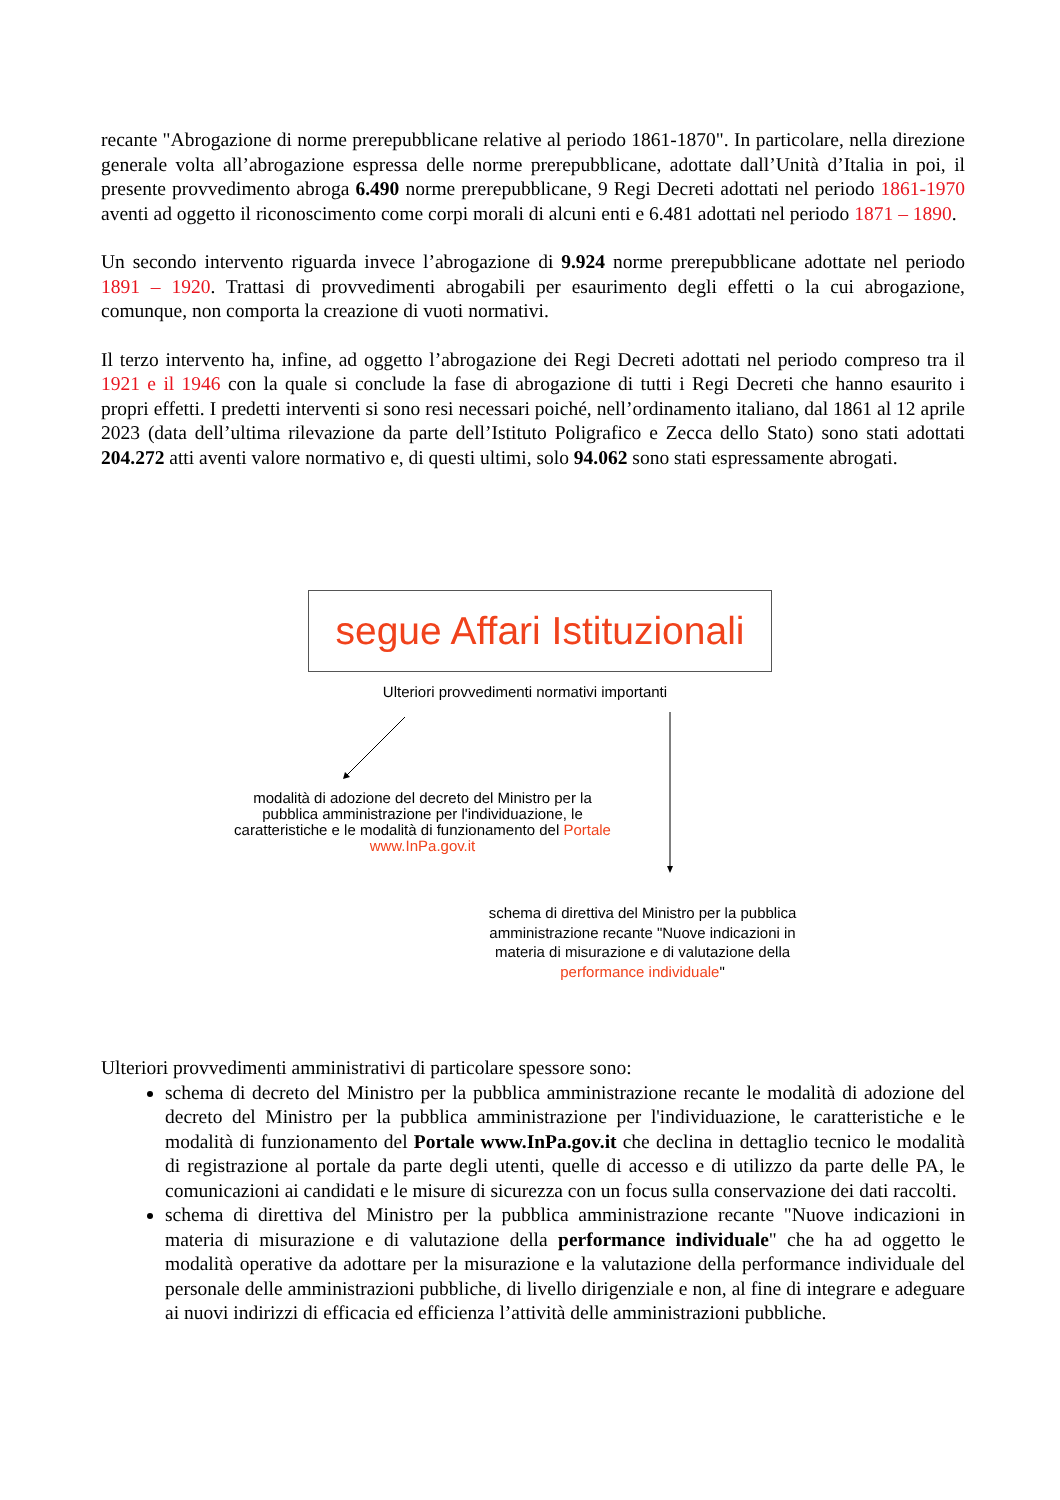recante "Abrogazione di norme prerepubblicane relative al periodo 1861-1870". In particolare, nella direzione generale volta all’abrogazione espressa delle norme prerepubblicane, adottate dall’Unità d’Italia in poi, il presente provvedimento abroga 6.490 norme prerepubblicane, 9 Regi Decreti adottati nel periodo 1861-1970 aventi ad oggetto il riconoscimento come corpi morali di alcuni enti e 6.481 adottati nel periodo 1871 – 1890.
Un secondo intervento riguarda invece l’abrogazione di 9.924 norme prerepubblicane adottate nel periodo 1891 – 1920. Trattasi di provvedimenti abrogabili per esaurimento degli effetti o la cui abrogazione, comunque, non comporta la creazione di vuoti normativi.
Il terzo intervento ha, infine, ad oggetto l’abrogazione dei Regi Decreti adottati nel periodo compreso tra il 1921 e il 1946 con la quale si conclude la fase di abrogazione di tutti i Regi Decreti che hanno esaurito i propri effetti. I predetti interventi si sono resi necessari poiché, nell’ordinamento italiano, dal 1861 al 12 aprile 2023 (data dell’ultima rilevazione da parte dell’Istituto Poligrafico e Zecca dello Stato) sono stati adottati 204.272 atti aventi valore normativo e, di questi ultimi, solo 94.062 sono stati espressamente abrogati.
segue Affari Istituzionali
Ulteriori provvedimenti normativi importanti
modalità di adozione del decreto del Ministro per la pubblica amministrazione per l'individuazione, le caratteristiche e le modalità di funzionamento del Portale www.InPa.gov.it
schema di direttiva del Ministro per la pubblica amministrazione recante "Nuove indicazioni in materia di misurazione e di valutazione della performance individuale"
Ulteriori provvedimenti amministrativi di particolare spessore sono:
schema di decreto del Ministro per la pubblica amministrazione recante le modalità di adozione del decreto del Ministro per la pubblica amministrazione per l'individuazione, le caratteristiche e le modalità di funzionamento del Portale www.InPa.gov.it che declina in dettaglio tecnico le modalità di registrazione al portale da parte degli utenti, quelle di accesso e di utilizzo da parte delle PA, le comunicazioni ai candidati e le misure di sicurezza con un focus sulla conservazione dei dati raccolti.
schema di direttiva del Ministro per la pubblica amministrazione recante "Nuove indicazioni in materia di misurazione e di valutazione della performance individuale" che ha ad oggetto le modalità operative da adottare per la misurazione e la valutazione della performance individuale del personale delle amministrazioni pubbliche, di livello dirigenziale e non, al fine di integrare e adeguare ai nuovi indirizzi di efficacia ed efficienza l’attività delle amministrazioni pubbliche.